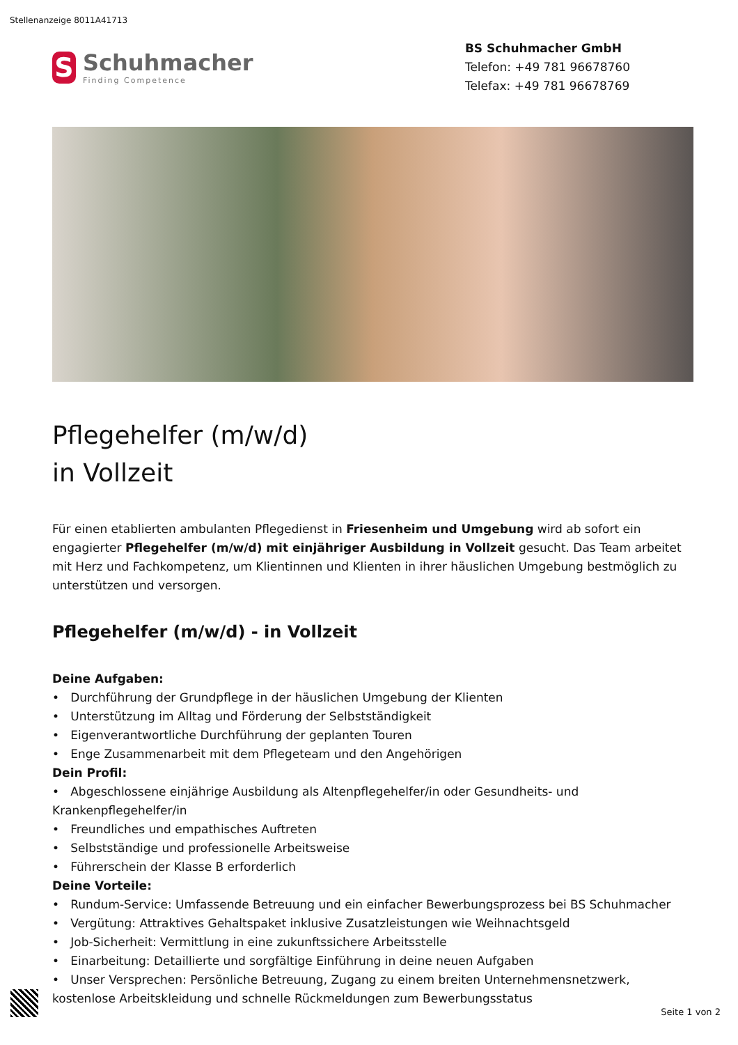Stellenanzeige 8011A41713
S
Schuhmacher
Finding Competence
BS Schuhmacher GmbH
Telefon: +49 781 96678760
Telefax: +49 781 96678769
Pflegehelfer (m/w/d)
in Vollzeit
Für einen etablierten ambulanten Pflegedienst in Friesenheim und Umgebung wird ab sofort ein engagierter Pflegehelfer (m/w/d) mit einjähriger Ausbildung in Vollzeit gesucht. Das Team arbeitet mit Herz und Fachkompetenz, um Klientinnen und Klienten in ihrer häuslichen Umgebung bestmöglich zu unterstützen und versorgen.
Pflegehelfer (m/w/d) - in Vollzeit
Deine Aufgaben:
• Durchführung der Grundpflege in der häuslichen Umgebung der Klienten
• Unterstützung im Alltag und Förderung der Selbstständigkeit
• Eigenverantwortliche Durchführung der geplanten Touren
• Enge Zusammenarbeit mit dem Pflegeteam und den Angehörigen
Dein Profil:
• Abgeschlossene einjährige Ausbildung als Altenpflegehelfer/in oder Gesundheits- und Krankenpflegehelfer/in
• Freundliches und empathisches Auftreten
• Selbstständige und professionelle Arbeitsweise
• Führerschein der Klasse B erforderlich
Deine Vorteile:
• Rundum-Service: Umfassende Betreuung und ein einfacher Bewerbungsprozess bei BS Schuhmacher
• Vergütung: Attraktives Gehaltspaket inklusive Zusatzleistungen wie Weihnachtsgeld
• Job-Sicherheit: Vermittlung in eine zukunftssichere Arbeitsstelle
• Einarbeitung: Detaillierte und sorgfältige Einführung in deine neuen Aufgaben
• Unser Versprechen: Persönliche Betreuung, Zugang zu einem breiten Unternehmensnetzwerk, kostenlose Arbeitskleidung und schnelle Rückmeldungen zum Bewerbungsstatus
Seite 1 von 2